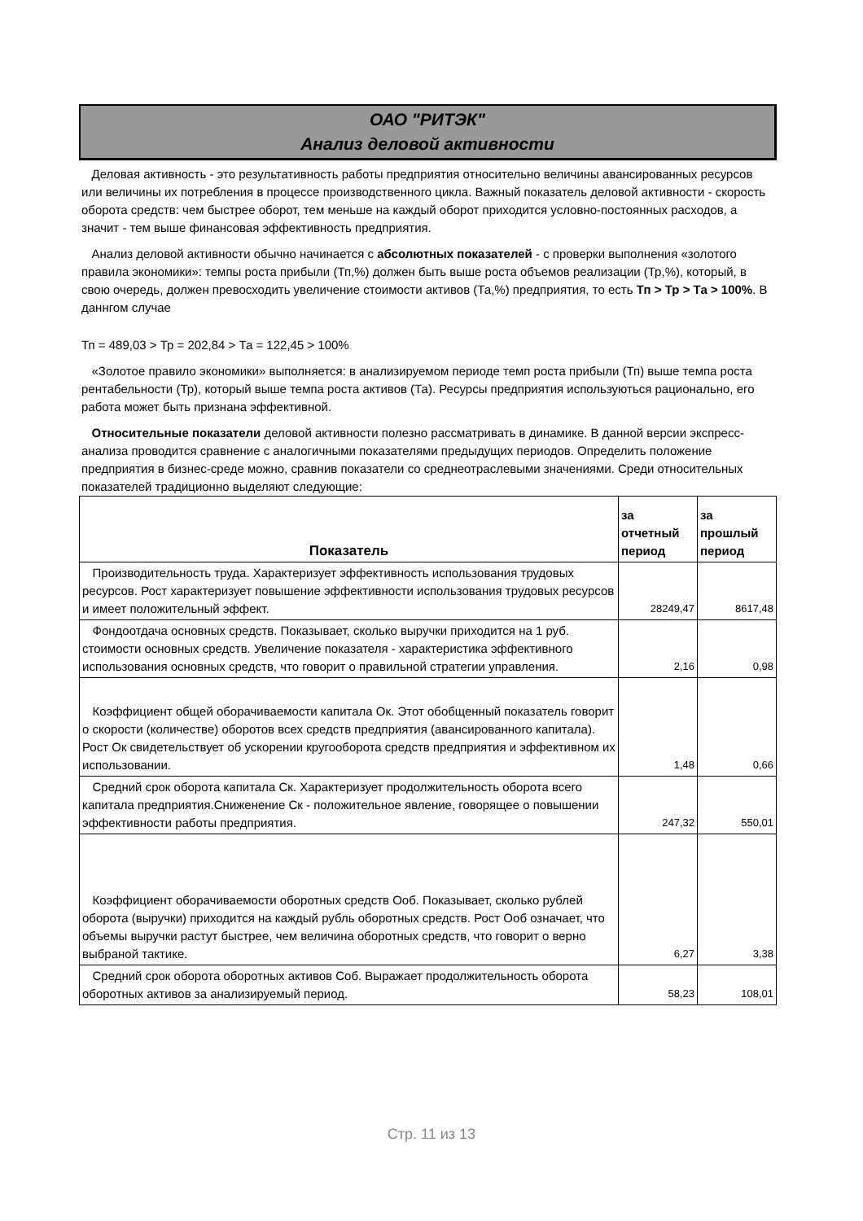ОАО "РИТЭК"
Анализ деловой активности
Деловая активность - это результативность работы предприятия относительно величины авансированных ресурсов или величины их потребления в процессе производственного цикла. Важный показатель деловой активности - скорость оборота средств: чем быстрее оборот, тем меньше на каждый оборот приходится условно-постоянных расходов, а значит - тем выше финансовая эффективность предприятия.
Анализ деловой активности обычно начинается с абсолютных показателей - с проверки выполнения «золотого правила экономики»: темпы роста прибыли (Тп,%) должен быть выше роста объемов реализации (Тр,%), который, в свою очередь, должен превосходить увеличение стоимости активов (Та,%) предприятия, то есть Тп > Тр > Та > 100%. В даннгом случае
Тп = 489,03 > Тр = 202,84 > Та = 122,45 > 100%
«Золотое правило экономики» выполняется: в анализируемом периоде темп роста прибыли (Тп) выше темпа роста рентабельности (Тр), который выше темпа роста активов (Та). Ресурсы предприятия используються рационально, его работа может быть признана эффективной.
Относительные показатели деловой активности полезно рассматривать в динамике. В данной версии экспресс-анализа проводится сравнение с аналогичными показателями предыдущих периодов. Определить положение предприятия в бизнес-среде можно, сравнив показатели со среднеотраслевыми значениями. Среди относительных показателей традиционно выделяют следующие:
| Показатель | за отчетный период | за прошлый период |
| --- | --- | --- |
| Производительность труда. Характеризует эффективность использования трудовых ресурсов. Рост характеризует повышение эффективности использования трудовых ресурсов и имеет положительный эффект. | 28249,47 | 8617,48 |
| Фондоотдача основных средств. Показывает, сколько выручки приходится на 1 руб. стоимости основных средств. Увеличение показателя - характеристика эффективного использования основных средств, что говорит о правильной стратегии управления. | 2,16 | 0,98 |
| Коэффициент общей оборачиваемости капитала Ок. Этот обобщенный показатель говорит о скорости (количестве) оборотов всех средств предприятия (авансированного капитала). Рост Ок свидетельствует об ускорении кругооборота средств предприятия и эффективном их использовании. | 1,48 | 0,66 |
| Средний срок оборота капитала Ск. Характеризует продолжительность оборота всего капитала предприятия.Сниженение Ск - положительное явление, говорящее о повышении эффективности работы предприятия. | 247,32 | 550,01 |
| Коэффициент оборачиваемости оборотных средств Ооб. Показывает, сколько рублей оборота (выручки) приходится на каждый рубль оборотных средств. Рост Ооб означает, что объемы выручки растут быстрее, чем величина оборотных средств, что говорит о верно выбраной тактике. | 6,27 | 3,38 |
| Средний срок оборота оборотных активов Соб. Выражает продолжительность оборота оборотных активов за анализируемый период. | 58,23 | 108,01 |
Стр. 11 из 13